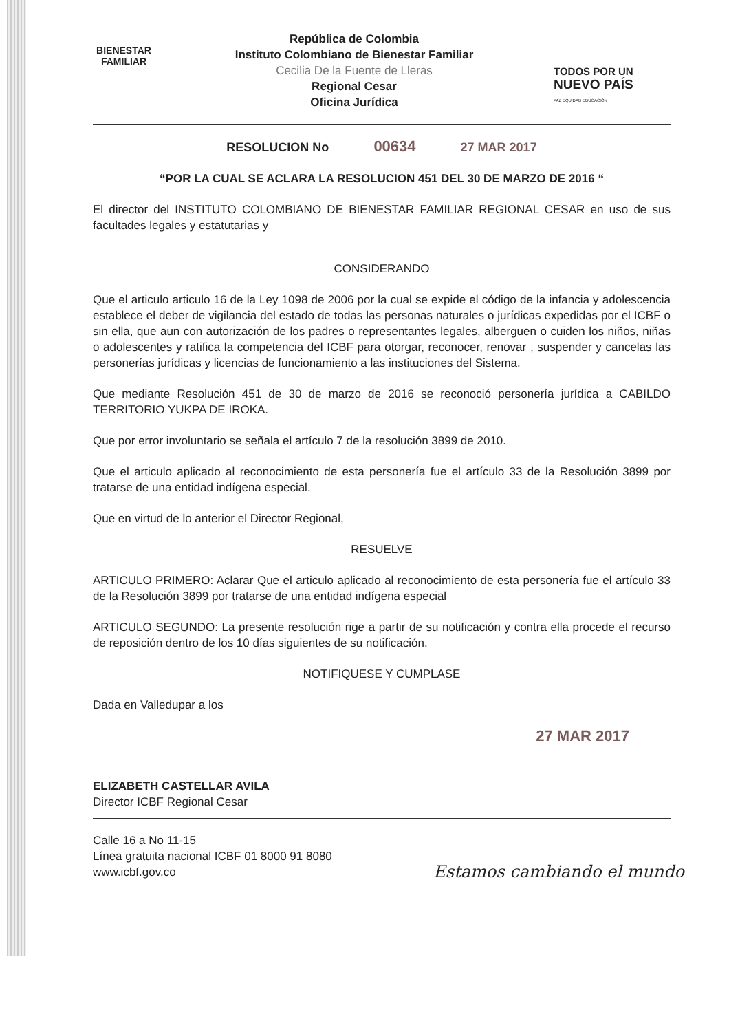BIENESTAR
FAMILIAR
República de Colombia
Instituto Colombiano de Bienestar Familiar
Cecilia De la Fuente de Lleras
Regional Cesar
Oficina Jurídica
TODOS POR UN
NUEVO PAÍS
PAZ EQUIDAD EDUCACIÓN
RESOLUCION No 00634 27 MAR 2017
“POR LA CUAL SE ACLARA LA RESOLUCION 451 DEL 30 DE MARZO DE 2016 “
El director del INSTITUTO COLOMBIANO DE BIENESTAR FAMILIAR REGIONAL CESAR en uso de sus facultades legales y estatutarias y
CONSIDERANDO
Que el articulo articulo 16 de la Ley 1098 de 2006 por la cual se expide el código de la infancia y adolescencia establece el deber de vigilancia del estado de todas las personas naturales o jurídicas expedidas por el ICBF o sin ella, que aun con autorización de los padres o representantes legales, alberguen o cuiden los niños, niñas o adolescentes y ratifica la competencia del ICBF para otorgar, reconocer, renovar , suspender y cancelas las personerías jurídicas y licencias de funcionamiento a las instituciones del Sistema.
Que mediante Resolución 451 de 30 de marzo de 2016 se reconoció personería jurídica a CABILDO TERRITORIO YUKPA DE IROKA.
Que por error involuntario se señala el artículo 7 de la resolución 3899 de 2010.
Que el articulo aplicado al reconocimiento de esta personería fue el artículo 33 de la Resolución 3899 por tratarse de una entidad indígena especial.
Que en virtud de lo anterior el Director Regional,
RESUELVE
ARTICULO PRIMERO: Aclarar Que el articulo aplicado al reconocimiento de esta personería fue el artículo 33 de la Resolución 3899 por tratarse de una entidad indígena especial
ARTICULO SEGUNDO: La presente resolución rige a partir de su notificación y contra ella procede el recurso de reposición dentro de los 10 días siguientes de su notificación.
NOTIFIQUESE Y CUMPLASE
Dada en Valledupar a los
27 MAR 2017
ELIZABETH CASTELLAR AVILA
Director ICBF Regional Cesar
Calle 16 a No 11-15
Línea gratuita nacional ICBF 01 8000 91 8080
www.icbf.gov.co
Estamos cambiando el mundo